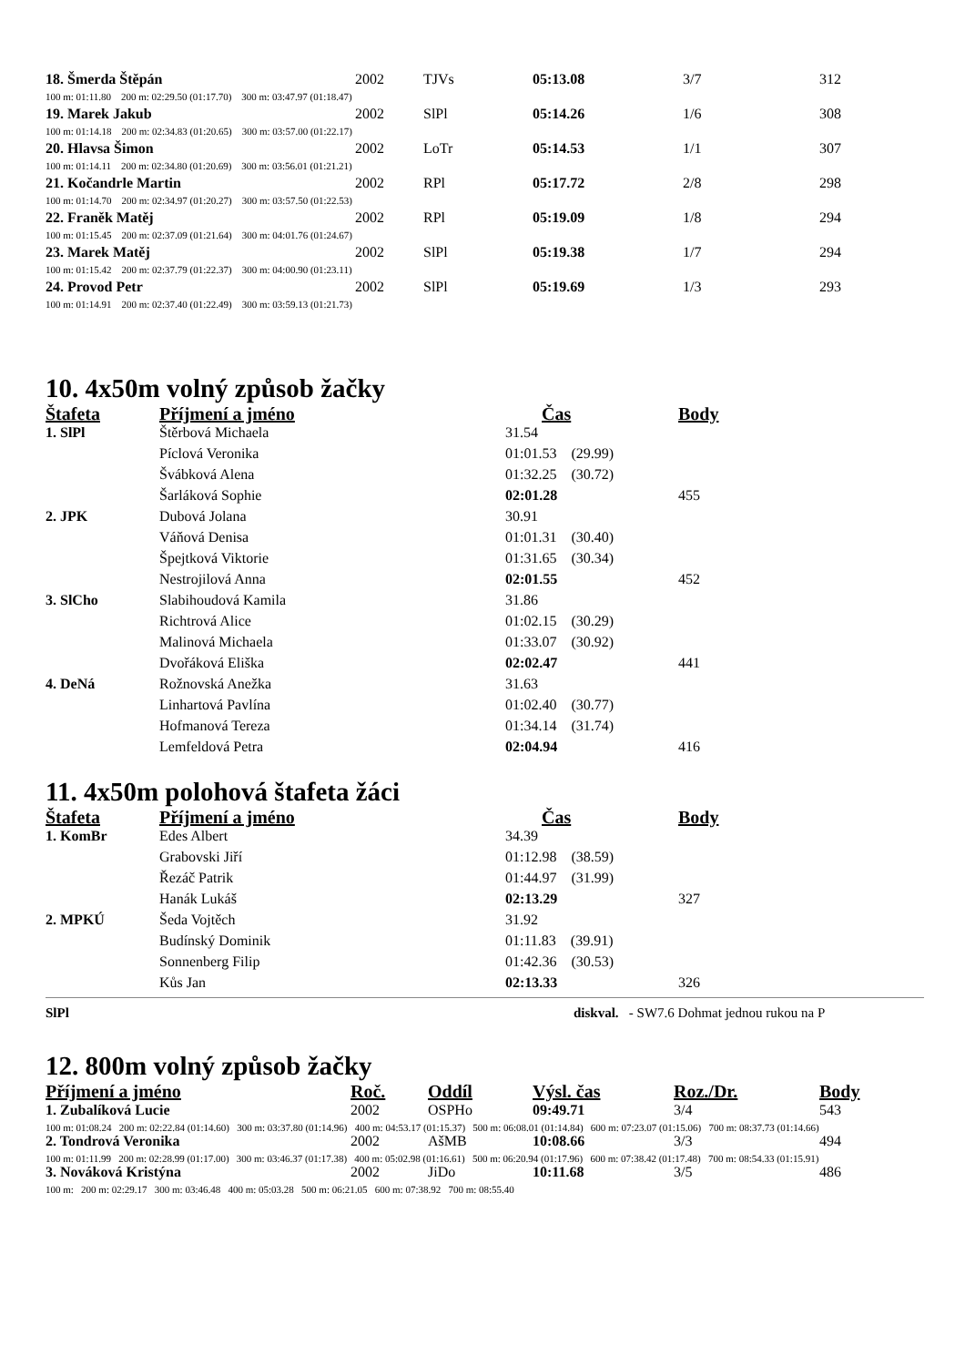| 18. Šmerda Štěpán | 2002 | TJVs | 05:13.08 | 3/7 | 312 |
| 100 m: 01:11.80 200 m: 02:29.50 (01:17.70) 300 m: 03:47.97 (01:18.47) | | | | | |
| 19. Marek Jakub | 2002 | SlPl | 05:14.26 | 1/6 | 308 |
| 100 m: 01:14.18 200 m: 02:34.83 (01:20.65) 300 m: 03:57.00 (01:22.17) | | | | | |
| 20. Hlavsa Šimon | 2002 | LoTr | 05:14.53 | 1/1 | 307 |
| 100 m: 01:14.11 200 m: 02:34.80 (01:20.69) 300 m: 03:56.01 (01:21.21) | | | | | |
| 21. Kočandrle Martin | 2002 | RPl | 05:17.72 | 2/8 | 298 |
| 100 m: 01:14.70 200 m: 02:34.97 (01:20.27) 300 m: 03:57.50 (01:22.53) | | | | | |
| 22. Franěk Matěj | 2002 | RPl | 05:19.09 | 1/8 | 294 |
| 100 m: 01:15.45 200 m: 02:37.09 (01:21.64) 300 m: 04:01.76 (01:24.67) | | | | | |
| 23. Marek Matěj | 2002 | SlPl | 05:19.38 | 1/7 | 294 |
| 100 m: 01:15.42 200 m: 02:37.79 (01:22.37) 300 m: 04:00.90 (01:23.11) | | | | | |
| 24. Provod Petr | 2002 | SlPl | 05:19.69 | 1/3 | 293 |
| 100 m: 01:14.91 200 m: 02:37.40 (01:22.49) 300 m: 03:59.13 (01:21.73) | | | | | |
10. 4x50m volný způsob žačky
| Štafeta | Příjmení a jméno | Čas | Body |
| --- | --- | --- | --- |
| 1. SlPl | Štěrbová Michaela | 31.54 | |
| | Píclová Veronika | 01:01.53 (29.99) | |
| | Švábková Alena | 01:32.25 (30.72) | |
| | Šarláková Sophie | 02:01.28 | 455 |
| 2. JPK | Dubová Jolana | 30.91 | |
| | Váňová Denisa | 01:01.31 (30.40) | |
| | Špejtková Viktorie | 01:31.65 (30.34) | |
| | Nestrojilová Anna | 02:01.55 | 452 |
| 3. SlCho | Slabihoudová Kamila | 31.86 | |
| | Richtrová Alice | 01:02.15 (30.29) | |
| | Malinová Michaela | 01:33.07 (30.92) | |
| | Dvořáková Eliška | 02:02.47 | 441 |
| 4. DeNá | Rožnovská Anežka | 31.63 | |
| | Linhartová Pavlína | 01:02.40 (30.77) | |
| | Hofmanová Tereza | 01:34.14 (31.74) | |
| | Lemfeldová Petra | 02:04.94 | 416 |
11. 4x50m polohová štafeta žáci
| Štafeta | Příjmení a jméno | Čas | Body |
| --- | --- | --- | --- |
| 1. KomBr | Edes Albert | 34.39 | |
| | Grabovski Jiří | 01:12.98 (38.59) | |
| | Řezáč Patrik | 01:44.97 (31.99) | |
| | Hanák Lukáš | 02:13.29 | 327 |
| 2. MPKÚ | Šeda Vojtěch | 31.92 | |
| | Budínský Dominik | 01:11.83 (39.91) | |
| | Sonnenberg Filip | 01:42.36 (30.53) | |
| | Kůs Jan | 02:13.33 | 326 |
SlPl diskval. - SW7.6 Dohmat jednou rukou na P
12. 800m volný způsob žačky
| Příjmení a jméno | Roč. | Oddíl | Výsl. čas | Roz./Dr. | Body |
| --- | --- | --- | --- | --- | --- |
| 1. Zubalíková Lucie | 2002 | OSPHo | 09:49.71 | 3/4 | 543 |
| 100 m: 01:08.24 200 m: 02:22.84 (01:14.60) 300 m: 03:37.80 (01:14.96) 400 m: 04:53.17 (01:15.37) 500 m: 06:08.01 (01:14.84) 600 m: 07:23.07 (01:15.06) 700 m: 08:37.73 (01:14.66) | | | | | |
| 2. Tondrová Veronika | 2002 | AšMB | 10:08.66 | 3/3 | 494 |
| 100 m: 01:11.99 200 m: 02:28.99 (01:17.00) 300 m: 03:46.37 (01:17.38) 400 m: 05:02.98 (01:16.61) 500 m: 06:20.94 (01:17.96) 600 m: 07:38.42 (01:17.48) 700 m: 08:54.33 (01:15.91) | | | | | |
| 3. Nováková Kristýna | 2002 | JiDo | 10:11.68 | 3/5 | 486 |
| 100 m: 200 m: 02:29.17 300 m: 03:46.48 400 m: 05:03.28 500 m: 06:21.05 600 m: 07:38.92 700 m: 08:55.40 | | | | | |